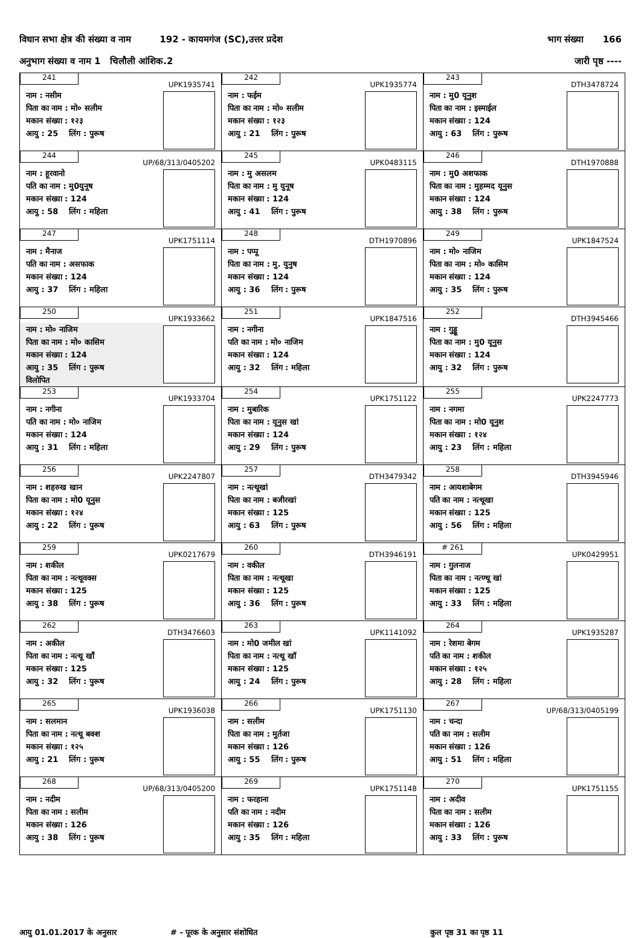विधान सभा क्षेत्र की संख्या व नाम 192 - कायमगंज (SC),उत्तर प्रदेश भाग संख्या 166
अनुभाग संख्या व नाम 1 चिलौली आंशिक.2 जारी पृष्ठ ----
| 241 UPK1935741 नाम : नसीम पिता का नाम : मो० सलीम मकान संख्या : १२३ आयु : 25 लिंग : पुरूष | 242 UPK1935774 नाम : फईम पिता का नाम : मो० सलीम मकान संख्या : १२३ आयु : 21 लिंग : पुरूष | 243 DTH3478724 नाम : मु0 यूनुश पिता का नाम : इस्माईल मकान संख्या : 124 आयु : 63 लिंग : पुरूष |
| 244 UP/68/313/0405202 नाम : हूरवानो पति का नाम : मु0युनूष मकान संख्या : 124 आयु : 58 लिंग : महिला | 245 UPK0483115 नाम : मु असलम पिता का नाम : मु युनूष मकान संख्या : 124 आयु : 41 लिंग : पुरूष | 246 DTH1970888 नाम : मु0 अशफाक पिता का नाम : मुहम्मद यूनुस मकान संख्या : 124 आयु : 38 लिंग : पुरूष |
| 247 UPK1751114 नाम : मैनाज पति का नाम : असफाक मकान संख्या : 124 आयु : 37 लिंग : महिला | 248 DTH1970896 नाम : पप्पू पिता का नाम : मु. युनुष मकान संख्या : 124 आयु : 36 लिंग : पुरूष | 249 UPK1847524 नाम : मो० नाजिम पिता का नाम : मो० कासिम मकान संख्या : 124 आयु : 35 लिंग : पुरूष |
| 250 UPK1933662 नाम : मो० नाजिम पिता का नाम : मो० कासिम मकान संख्या : 124 आयु : 35 लिंग : पुरूष विलोपित | 251 UPK1847516 नाम : नगीना पति का नाम : मो० नाजिम मकान संख्या : 124 आयु : 32 लिंग : महिला | 252 DTH3945466 नाम : गुड्डू पिता का नाम : मु0 यूनुस मकान संख्या : 124 आयु : 32 लिंग : पुरूष |
| 253 UPK1933704 नाम : नगीना पति का नाम : मो० नाजिम मकान संख्या : 124 आयु : 31 लिंग : महिला | 254 UPK1751122 नाम : मुबारिक पिता का नाम : यूनुस खां मकान संख्या : 124 आयु : 29 लिंग : पुरूष | 255 UPK2247773 नाम : नगमा पिता का नाम : मो0 यूनुश मकान संख्या : १२४ आयु : 23 लिंग : महिला |
| 256 UPK2247807 नाम : शहरुख खान पिता का नाम : मो0 यूनुस मकान संख्या : १२४ आयु : 22 लिंग : पुरूष | 257 DTH3479342 नाम : नत्थूखां पिता का नाम : बजीरखां मकान संख्या : 125 आयु : 63 लिंग : पुरूष | 258 DTH3945946 नाम : आयशाबेगम पति का नाम : नत्थूखा मकान संख्या : 125 आयु : 56 लिंग : महिला |
| 259 UPK0217679 नाम : शकील पिता का नाम : नत्थूवक्स मकान संख्या : 125 आयु : 38 लिंग : पुरूष | 260 DTH3946191 नाम : वकील पिता का नाम : नत्थूखा मकान संख्या : 125 आयु : 36 लिंग : पुरूष | # 261 UPK0429951 नाम : गुलनाज पिता का नाम : नत्ण्थू खां मकान संख्या : 125 आयु : 33 लिंग : महिला |
| 262 DTH3476603 नाम : अकील पिता का नाम : नत्थू खाँ मकान संख्या : 125 आयु : 32 लिंग : पुरूष | 263 UPK1141092 नाम : मो0 जमील खां पिता का नाम : नत्थू खॉ मकान संख्या : 125 आयु : 24 लिंग : पुरूष | 264 UPK1935287 नाम : रेशमा बेगम पति का नाम : शकील मकान संख्या : १२५ आयु : 28 लिंग : महिला |
| 265 UPK1936038 नाम : सलमान पिता का नाम : नत्थू बक्श मकान संख्या : १२५ आयु : 21 लिंग : पुरूष | 266 UPK1751130 नाम : सलीम पिता का नाम : मुर्तजा मकान संख्या : 126 आयु : 55 लिंग : पुरूष | 267 UP/68/313/0405199 नाम : चन्दा पति का नाम : सलीम मकान संख्या : 126 आयु : 51 लिंग : महिला |
| 268 UP/68/313/0405200 नाम : नदीम पिता का नाम : सलीम मकान संख्या : 126 आयु : 38 लिंग : पुरूष | 269 UPK1751148 नाम : फरहाना पति का नाम : नदीम मकान संख्या : 126 आयु : 35 लिंग : महिला | 270 UPK1751155 नाम : अदीव पिता का नाम : सलीम मकान संख्या : 126 आयु : 33 लिंग : पुरूष |
आयु 01.01.2017 के अनुसार # - पूरक के अनुसार संशोधित कुल पृष्ठ 31 का पृष्ठ 11